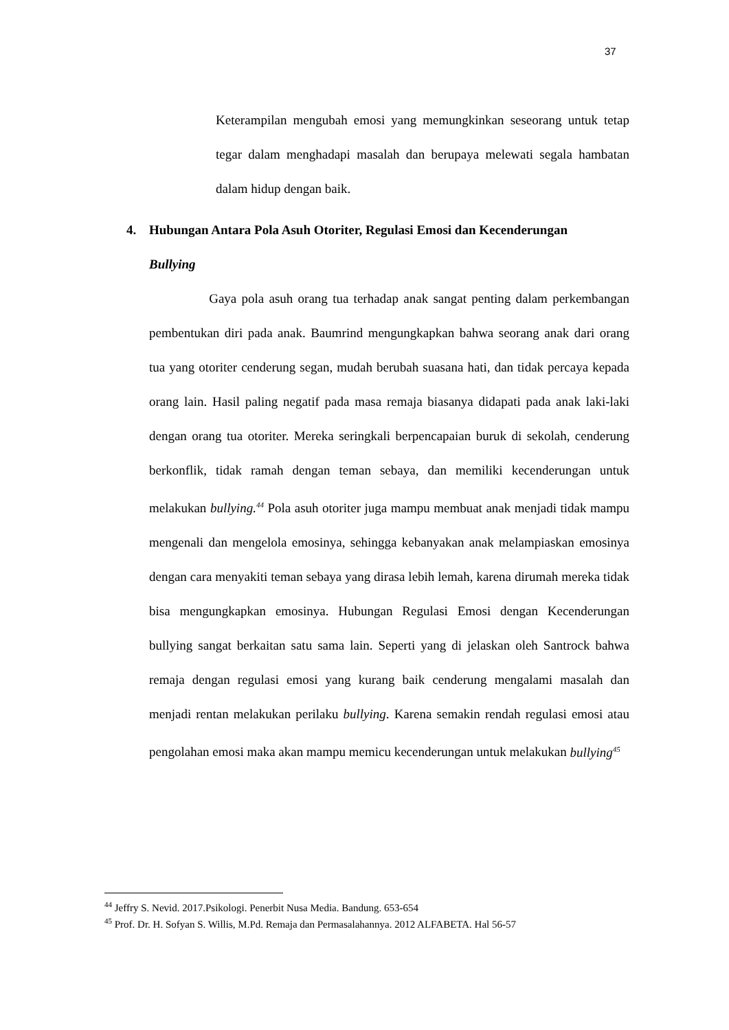37
Keterampilan mengubah emosi yang memungkinkan seseorang untuk tetap tegar dalam menghadapi masalah dan berupaya melewati segala hambatan dalam hidup dengan baik.
4. Hubungan Antara Pola Asuh Otoriter, Regulasi Emosi dan Kecenderungan
Bullying
Gaya pola asuh orang tua terhadap anak sangat penting dalam perkembangan pembentukan diri pada anak. Baumrind mengungkapkan bahwa seorang anak dari orang tua yang otoriter cenderung segan, mudah berubah suasana hati, dan tidak percaya kepada orang lain. Hasil paling negatif pada masa remaja biasanya didapati pada anak laki-laki dengan orang tua otoriter. Mereka seringkali berpencapaian buruk di sekolah, cenderung berkonflik, tidak ramah dengan teman sebaya, dan memiliki kecenderungan untuk melakukan bullying.<sup>44</sup> Pola asuh otoriter juga mampu membuat anak menjadi tidak mampu mengenali dan mengelola emosinya, sehingga kebanyakan anak melampiaskan emosinya dengan cara menyakiti teman sebaya yang dirasa lebih lemah, karena dirumah mereka tidak bisa mengungkapkan emosinya. Hubungan Regulasi Emosi dengan Kecenderungan bullying sangat berkaitan satu sama lain. Seperti yang di jelaskan oleh Santrock bahwa remaja dengan regulasi emosi yang kurang baik cenderung mengalami masalah dan menjadi rentan melakukan perilaku bullying. Karena semakin rendah regulasi emosi atau pengolahan emosi maka akan mampu memicu kecenderungan untuk melakukan bullying<sup>45</sup>
<sup>44</sup> Jeffry S. Nevid. 2017.Psikologi. Penerbit Nusa Media. Bandung. 653-654
<sup>45</sup> Prof. Dr. H. Sofyan S. Willis, M.Pd. Remaja dan Permasalahannya. 2012 ALFABETA. Hal 56-57